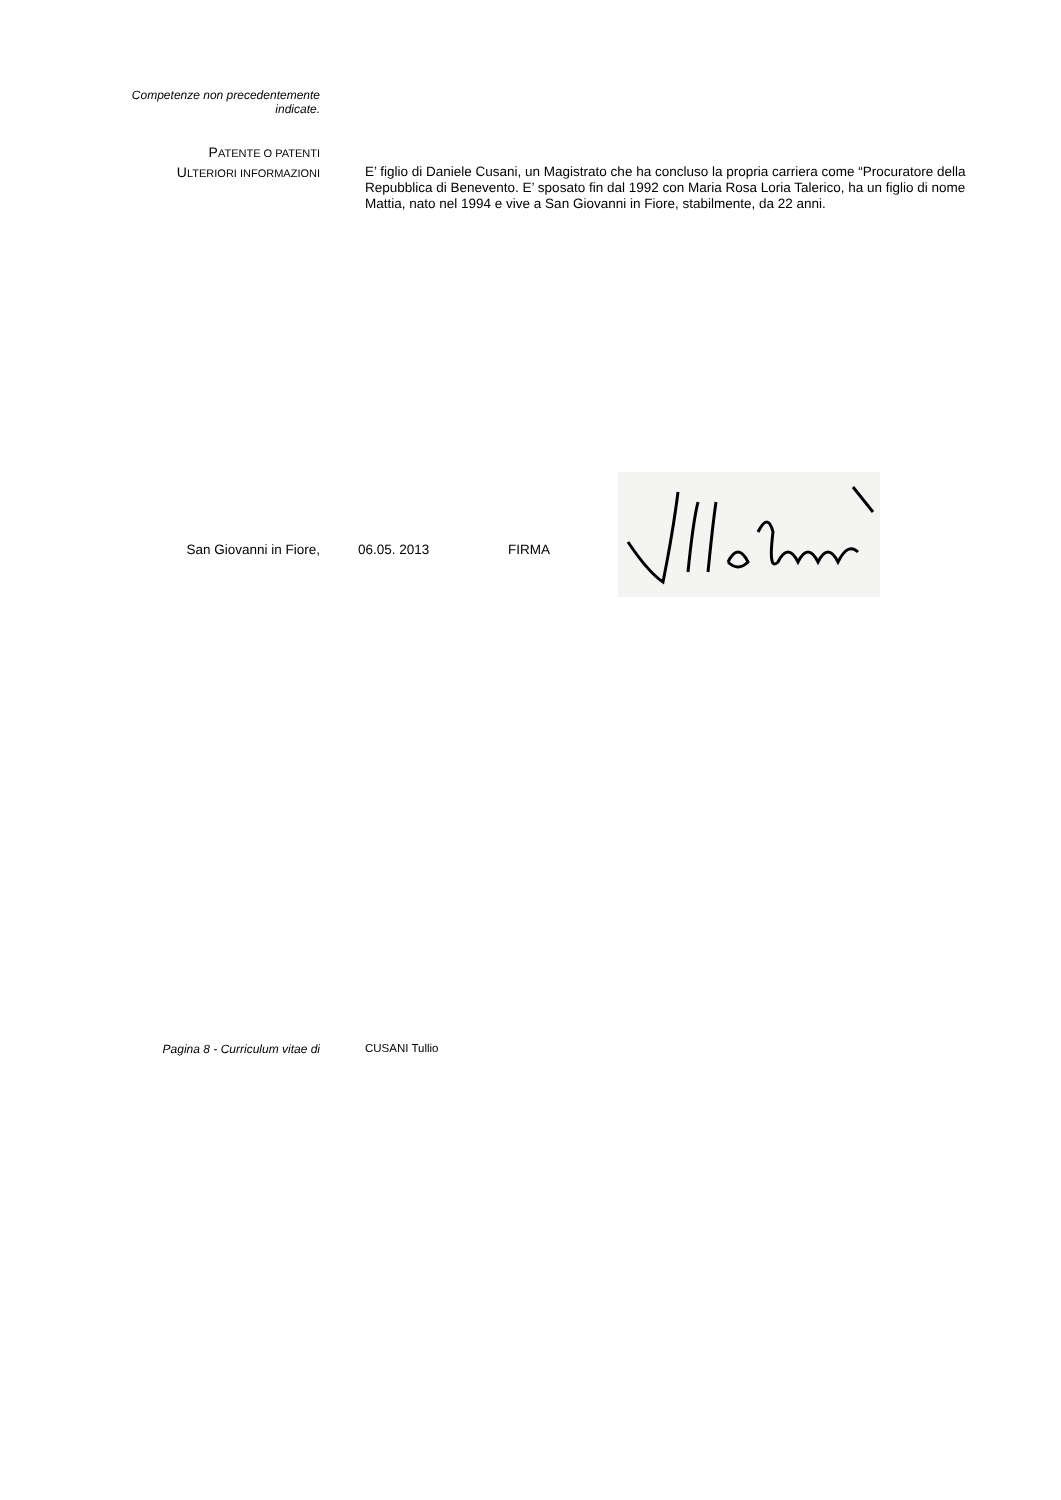Competenze non precedentemente
indicate.
PATENTE O PATENTI
ULTERIORI INFORMAZIONI
E’ figlio di Daniele Cusani, un Magistrato che ha concluso la propria carriera come “Procuratore della Repubblica di Benevento. E’ sposato fin dal 1992 con Maria Rosa Loria Talerico, ha un figlio di nome Mattia, nato nel 1994 e vive a San Giovanni in Fiore, stabilmente, da 22 anni.
San Giovanni in Fiore,
06.05. 2013
FIRMA
Pagina 8 - Curriculum vitae di CUSANI Tullio